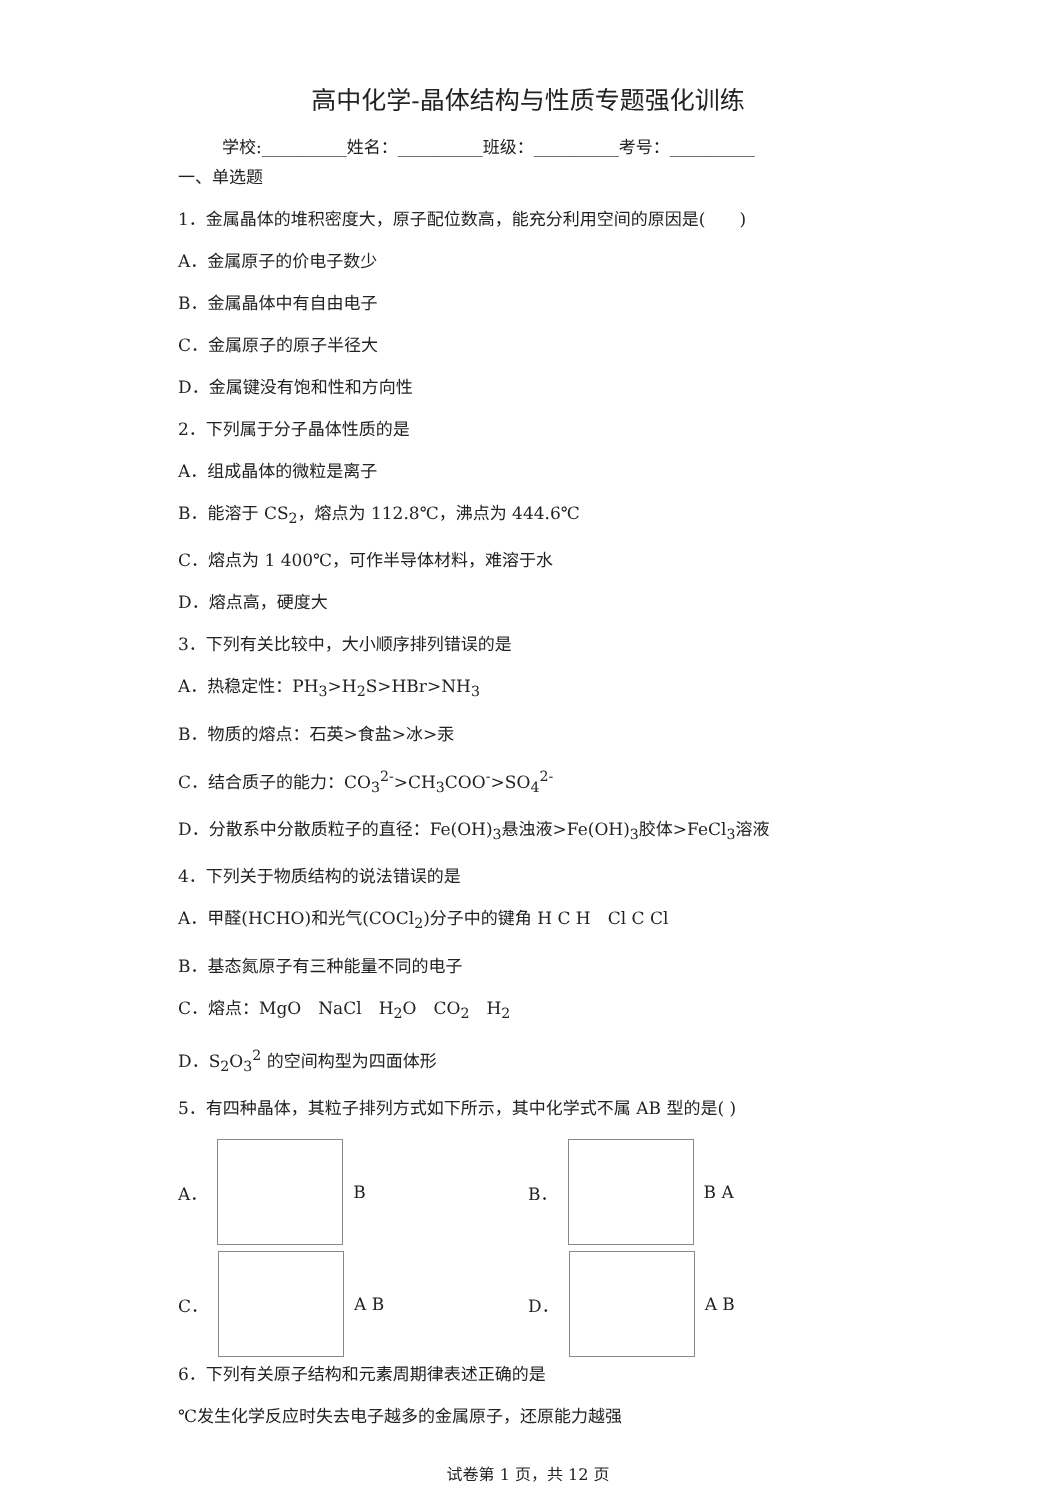高中化学-晶体结构与性质专题强化训练
学校:__________姓名：__________班级：__________考号：__________
一、单选题
1．金属晶体的堆积密度大，原子配位数高，能充分利用空间的原因是(　　)
A．金属原子的价电子数少
B．金属晶体中有自由电子
C．金属原子的原子半径大
D．金属键没有饱和性和方向性
2．下列属于分子晶体性质的是
A．组成晶体的微粒是离子
B．能溶于 CS<sub>2</sub>，熔点为 112.8℃，沸点为 444.6℃
C．熔点为 1 400℃，可作半导体材料，难溶于水
D．熔点高，硬度大
3．下列有关比较中，大小顺序排列错误的是
A．热稳定性：PH<sub>3</sub>>H<sub>2</sub>S>HBr>NH<sub>3</sub>
B．物质的熔点：石英>食盐>冰>汞
C．结合质子的能力：CO<sub>3</sub><sup>2-</sup>>CH<sub>3</sub>COO<sup>-</sup>>SO<sub>4</sub><sup>2-</sup>
D．分散系中分散质粒子的直径：Fe(OH)<sub>3</sub>悬浊液>Fe(OH)<sub>3</sub>胶体>FeCl<sub>3</sub>溶液
4．下列关于物质结构的说法错误的是
A．甲醛(HCHO)和光气(COCl<sub>2</sub>)分子中的键角 H C H　Cl C Cl
B．基态氮原子有三种能量不同的电子
C．熔点：MgO　NaCl　H<sub>2</sub>O　CO<sub>2</sub>　H<sub>2</sub>
D．S<sub>2</sub>O<sub>3</sub><sup>2</sup> 的空间构型为四面体形
5．有四种晶体，其粒子排列方式如下所示，其中化学式不属 AB 型的是( )
A． B B． B A
C． A B D． A B
6．下列有关原子结构和元素周期律表述正确的是
℃发生化学反应时失去电子越多的金属原子，还原能力越强
试卷第 1 页，共 12 页